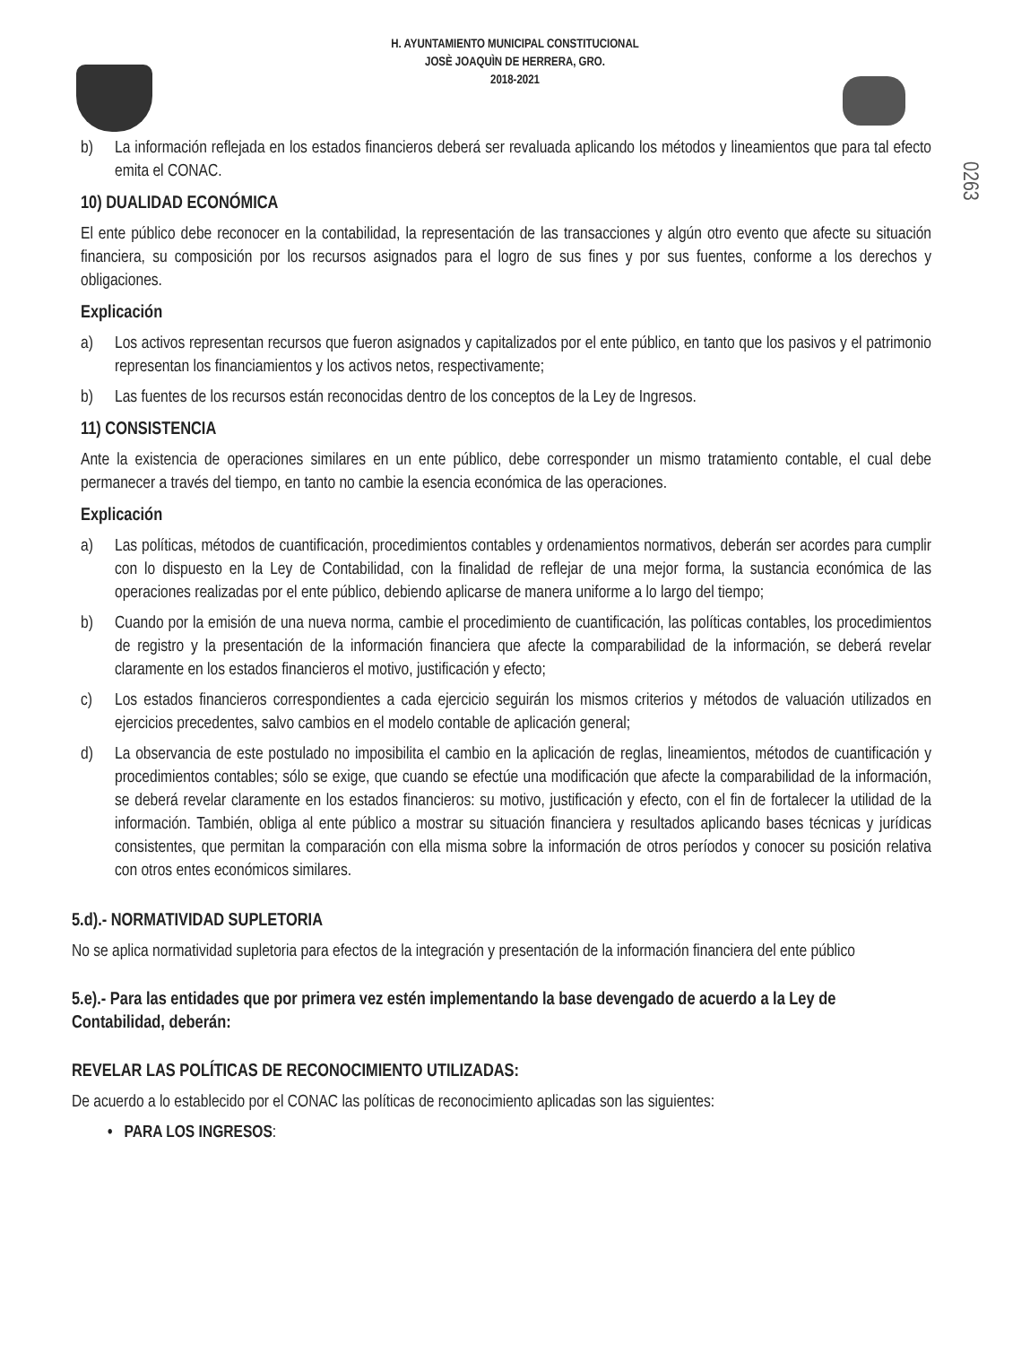H. AYUNTAMIENTO MUNICIPAL CONSTITUCIONAL
JOSÈ JOAQUÌN DE HERRERA, GRO.
2018-2021
0263
b) La información reflejada en los estados financieros deberá ser revaluada aplicando los métodos y lineamientos que para tal efecto emita el CONAC.
10) DUALIDAD ECONÓMICA
El ente público debe reconocer en la contabilidad, la representación de las transacciones y algún otro evento que afecte su situación financiera, su composición por los recursos asignados para el logro de sus fines y por sus fuentes, conforme a los derechos y obligaciones.
Explicación
a) Los activos representan recursos que fueron asignados y capitalizados por el ente público, en tanto que los pasivos y el patrimonio representan los financiamientos y los activos netos, respectivamente;
b) Las fuentes de los recursos están reconocidas dentro de los conceptos de la Ley de Ingresos.
11) CONSISTENCIA
Ante la existencia de operaciones similares en un ente público, debe corresponder un mismo tratamiento contable, el cual debe permanecer a través del tiempo, en tanto no cambie la esencia económica de las operaciones.
Explicación
a) Las políticas, métodos de cuantificación, procedimientos contables y ordenamientos normativos, deberán ser acordes para cumplir con lo dispuesto en la Ley de Contabilidad, con la finalidad de reflejar de una mejor forma, la sustancia económica de las operaciones realizadas por el ente público, debiendo aplicarse de manera uniforme a lo largo del tiempo;
b) Cuando por la emisión de una nueva norma, cambie el procedimiento de cuantificación, las políticas contables, los procedimientos de registro y la presentación de la información financiera que afecte la comparabilidad de la información, se deberá revelar claramente en los estados financieros el motivo, justificación y efecto;
c) Los estados financieros correspondientes a cada ejercicio seguirán los mismos criterios y métodos de valuación utilizados en ejercicios precedentes, salvo cambios en el modelo contable de aplicación general;
d) La observancia de este postulado no imposibilita el cambio en la aplicación de reglas, lineamientos, métodos de cuantificación y procedimientos contables; sólo se exige, que cuando se efectúe una modificación que afecte la comparabilidad de la información, se deberá revelar claramente en los estados financieros: su motivo, justificación y efecto, con el fin de fortalecer la utilidad de la información. También, obliga al ente público a mostrar su situación financiera y resultados aplicando bases técnicas y jurídicas consistentes, que permitan la comparación con ella misma sobre la información de otros períodos y conocer su posición relativa con otros entes económicos similares.
5.d).- NORMATIVIDAD SUPLETORIA
No se aplica normatividad supletoria para efectos de la integración y presentación de la información financiera del ente público
5.e).- Para las entidades que por primera vez estén implementando la base devengado de acuerdo a la Ley de Contabilidad, deberán:
REVELAR LAS POLÍTICAS DE RECONOCIMIENTO UTILIZADAS:
De acuerdo a lo establecido por el CONAC las políticas de reconocimiento aplicadas son las siguientes:
• PARA LOS INGRESOS: